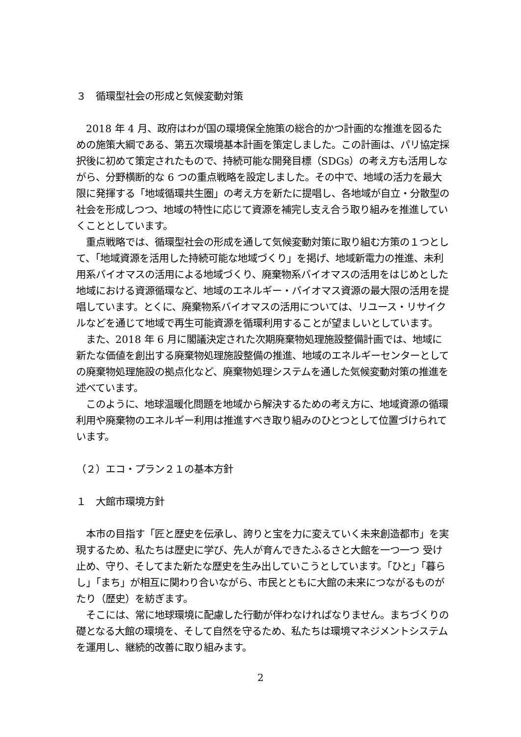３　循環型社会の形成と気候変動対策
　2018 年 4 月、政府はわが国の環境保全施策の総合的かつ計画的な推進を図るための施策大綱である、第五次環境基本計画を策定しました。この計画は、パリ協定採択後に初めて策定されたもので、持続可能な開発目標（SDGs）の考え方も活用しながら、分野横断的な 6 つの重点戦略を設定しました。その中で、地域の活力を最大限に発揮する「地域循環共生圏」の考え方を新たに提唱し、各地域が自立・分散型の社会を形成しつつ、地域の特性に応じて資源を補完し支え合う取り組みを推進していくこととしています。
　重点戦略では、循環型社会の形成を通して気候変動対策に取り組む方策の１つとして、「地域資源を活用した持続可能な地域づくり」を掲げ、地域新電力の推進、未利用系バイオマスの活用による地域づくり、廃棄物系バイオマスの活用をはじめとした地域における資源循環など、地域のエネルギー・バイオマス資源の最大限の活用を提唱しています。とくに、廃棄物系バイオマスの活用については、リユース・リサイクルなどを通じて地域で再生可能資源を循環利用することが望ましいとしています。
　また、2018 年 6 月に閣議決定された次期廃棄物処理施設整備計画では、地域に新たな価値を創出する廃棄物処理施設整備の推進、地域のエネルギーセンターとしての廃棄物処理施設の拠点化など、廃棄物処理システムを通した気候変動対策の推進を述べています。
　このように、地球温暖化問題を地域から解決するための考え方に、地域資源の循環利用や廃棄物のエネルギー利用は推進すべき取り組みのひとつとして位置づけられています。
（２）エコ・プラン２１の基本方針
１　大館市環境方針
　本市の目指す「匠と歴史を伝承し、誇りと宝を力に変えていく未来創造都市」を実現するため、私たちは歴史に学び、先人が育んできたふるさと大館を一つ一つ 受け止め、守り、そしてまた新たな歴史を生み出していこうとしています。「ひと」「暮らし」「まち」が相互に関わり合いながら、市民とともに大館の未来につながるものがたり（歴史）を紡ぎます。
　そこには、常に地球環境に配慮した行動が伴わなければなりません。まちづくりの礎となる大館の環境を、そして自然を守るため、私たちは環境マネジメントシステムを運用し、継続的改善に取り組みます。
2